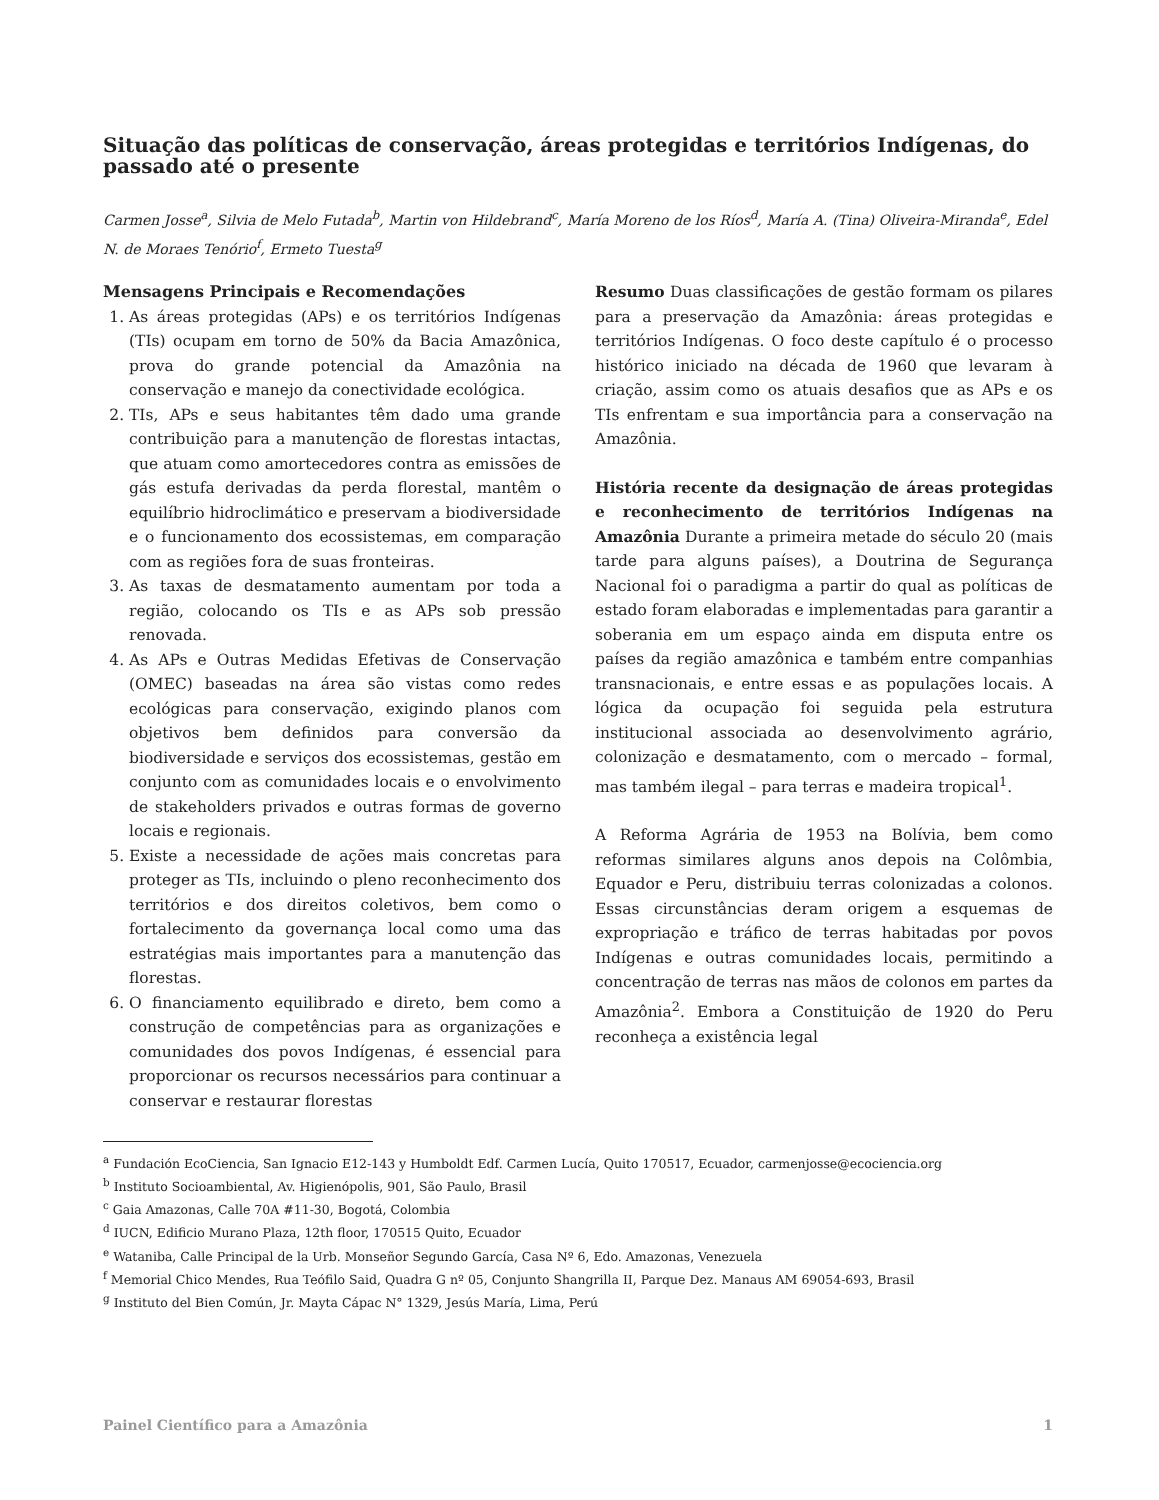Situação das políticas de conservação, áreas protegidas e territórios Indígenas, do passado até o presente
Carmen Josse<sup>a</sup>, Silvia de Melo Futada<sup>b</sup>, Martin von Hildebrand<sup>c</sup>, María Moreno de los Ríos<sup>d</sup>, María A. (Tina) Oliveira-Miranda<sup>e</sup>, Edel N. de Moraes Tenório<sup>f</sup>, Ermeto Tuesta<sup>g</sup>
Mensagens Principais e Recomendações
1. As áreas protegidas (APs) e os territórios Indígenas (TIs) ocupam em torno de 50% da Bacia Amazônica, prova do grande potencial da Amazônia na conservação e manejo da conectividade ecológica.
2. TIs, APs e seus habitantes têm dado uma grande contribuição para a manutenção de florestas intactas, que atuam como amortecedores contra as emissões de gás estufa derivadas da perda florestal, mantêm o equilíbrio hidroclimático e preservam a biodiversidade e o funcionamento dos ecossistemas, em comparação com as regiões fora de suas fronteiras.
3. As taxas de desmatamento aumentam por toda a região, colocando os TIs e as APs sob pressão renovada.
4. As APs e Outras Medidas Efetivas de Conservação (OMEC) baseadas na área são vistas como redes ecológicas para conservação, exigindo planos com objetivos bem definidos para conversão da biodiversidade e serviços dos ecossistemas, gestão em conjunto com as comunidades locais e o envolvimento de stakeholders privados e outras formas de governo locais e regionais.
5. Existe a necessidade de ações mais concretas para proteger as TIs, incluindo o pleno reconhecimento dos territórios e dos direitos coletivos, bem como o fortalecimento da governança local como uma das estratégias mais importantes para a manutenção das florestas.
6. O financiamento equilibrado e direto, bem como a construção de competências para as organizações e comunidades dos povos Indígenas, é essencial para proporcionar os recursos necessários para continuar a conservar e restaurar florestas
Resumo Duas classificações de gestão formam os pilares para a preservação da Amazônia: áreas protegidas e territórios Indígenas. O foco deste capítulo é o processo histórico iniciado na década de 1960 que levaram à criação, assim como os atuais desafios que as APs e os TIs enfrentam e sua importância para a conservação na Amazônia.
História recente da designação de áreas protegidas e reconhecimento de territórios Indígenas na Amazônia Durante a primeira metade do século 20 (mais tarde para alguns países), a Doutrina de Segurança Nacional foi o paradigma a partir do qual as políticas de estado foram elaboradas e implementadas para garantir a soberania em um espaço ainda em disputa entre os países da região amazônica e também entre companhias transnacionais, e entre essas e as populações locais. A lógica da ocupação foi seguida pela estrutura institucional associada ao desenvolvimento agrário, colonização e desmatamento, com o mercado – formal, mas também ilegal – para terras e madeira tropical<sup>1</sup>.
A Reforma Agrária de 1953 na Bolívia, bem como reformas similares alguns anos depois na Colômbia, Equador e Peru, distribuiu terras colonizadas a colonos. Essas circunstâncias deram origem a esquemas de expropriação e tráfico de terras habitadas por povos Indígenas e outras comunidades locais, permitindo a concentração de terras nas mãos de colonos em partes da Amazônia<sup>2</sup>. Embora a Constituição de 1920 do Peru reconheça a existência legal
<sup>a</sup> Fundación EcoCiencia, San Ignacio E12-143 y Humboldt Edf. Carmen Lucía, Quito 170517, Ecuador, carmenjosse@ecociencia.org
<sup>b</sup> Instituto Socioambiental, Av. Higienópolis, 901, São Paulo, Brasil
<sup>c</sup> Gaia Amazonas, Calle 70A #11-30, Bogotá, Colombia
<sup>d</sup> IUCN, Edificio Murano Plaza, 12th floor, 170515 Quito, Ecuador
<sup>e</sup> Wataniba, Calle Principal de la Urb. Monseñor Segundo García, Casa Nº 6, Edo. Amazonas, Venezuela
<sup>f</sup> Memorial Chico Mendes, Rua Teófilo Said, Quadra G nº 05, Conjunto Shangrilla II, Parque Dez. Manaus AM 69054-693, Brasil
<sup>g</sup> Instituto del Bien Común, Jr. Mayta Cápac N° 1329, Jesús María, Lima, Perú
Painel Científico para a Amazônia 1